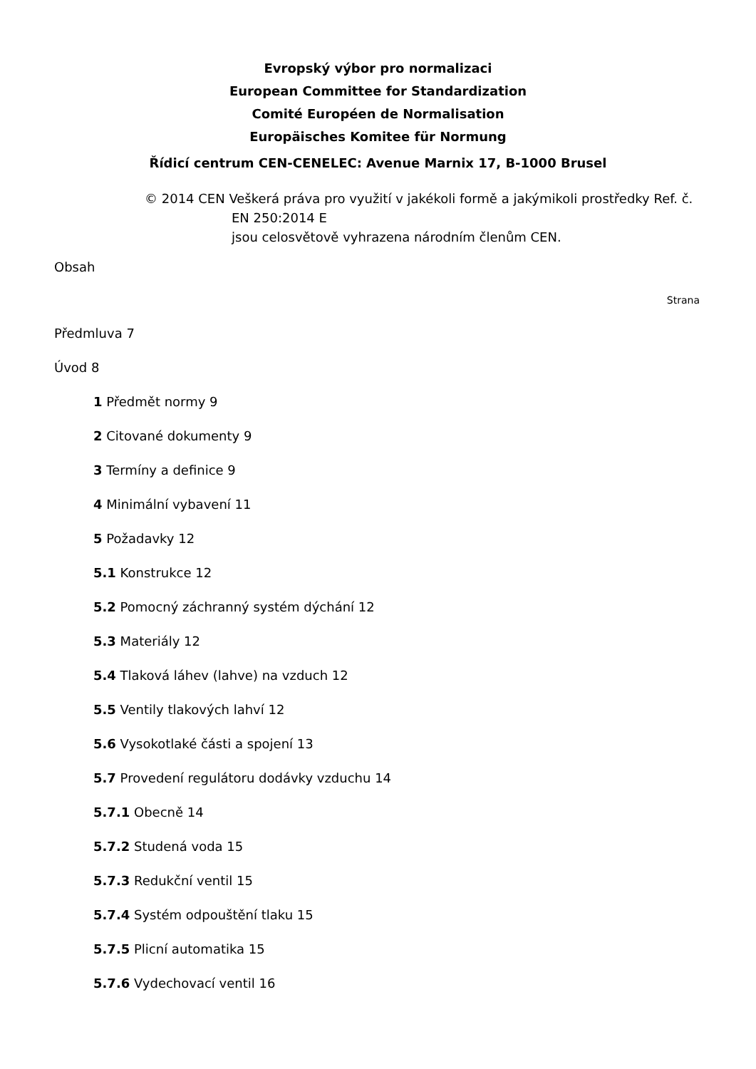Evropský výbor pro normalizaci
European Committee for Standardization
Comité Européen de Normalisation
Europäisches Komitee für Normung
Řídicí centrum CEN-CENELEC: Avenue Marnix 17, B-1000 Brusel
© 2014 CEN Veškerá práva pro využití v jakékoli formě a jakýmikoli prostředky Ref. č.
EN 250:2014 E
jsou celosvětově vyhrazena národním členům CEN.
Obsah
Strana
Předmluva 7
Úvod 8
1 Předmět normy 9
2 Citované dokumenty 9
3 Termíny a definice 9
4 Minimální vybavení 11
5 Požadavky 12
5.1 Konstrukce 12
5.2 Pomocný záchranný systém dýchání 12
5.3 Materiály 12
5.4 Tlaková láhev (lahve) na vzduch 12
5.5 Ventily tlakových lahví 12
5.6 Vysokotlaké části a spojení 13
5.7 Provedení regulátoru dodávky vzduchu 14
5.7.1 Obecně 14
5.7.2 Studená voda 15
5.7.3 Redukční ventil 15
5.7.4 Systém odpouštění tlaku 15
5.7.5 Plicní automatika 15
5.7.6 Vydechovací ventil 16